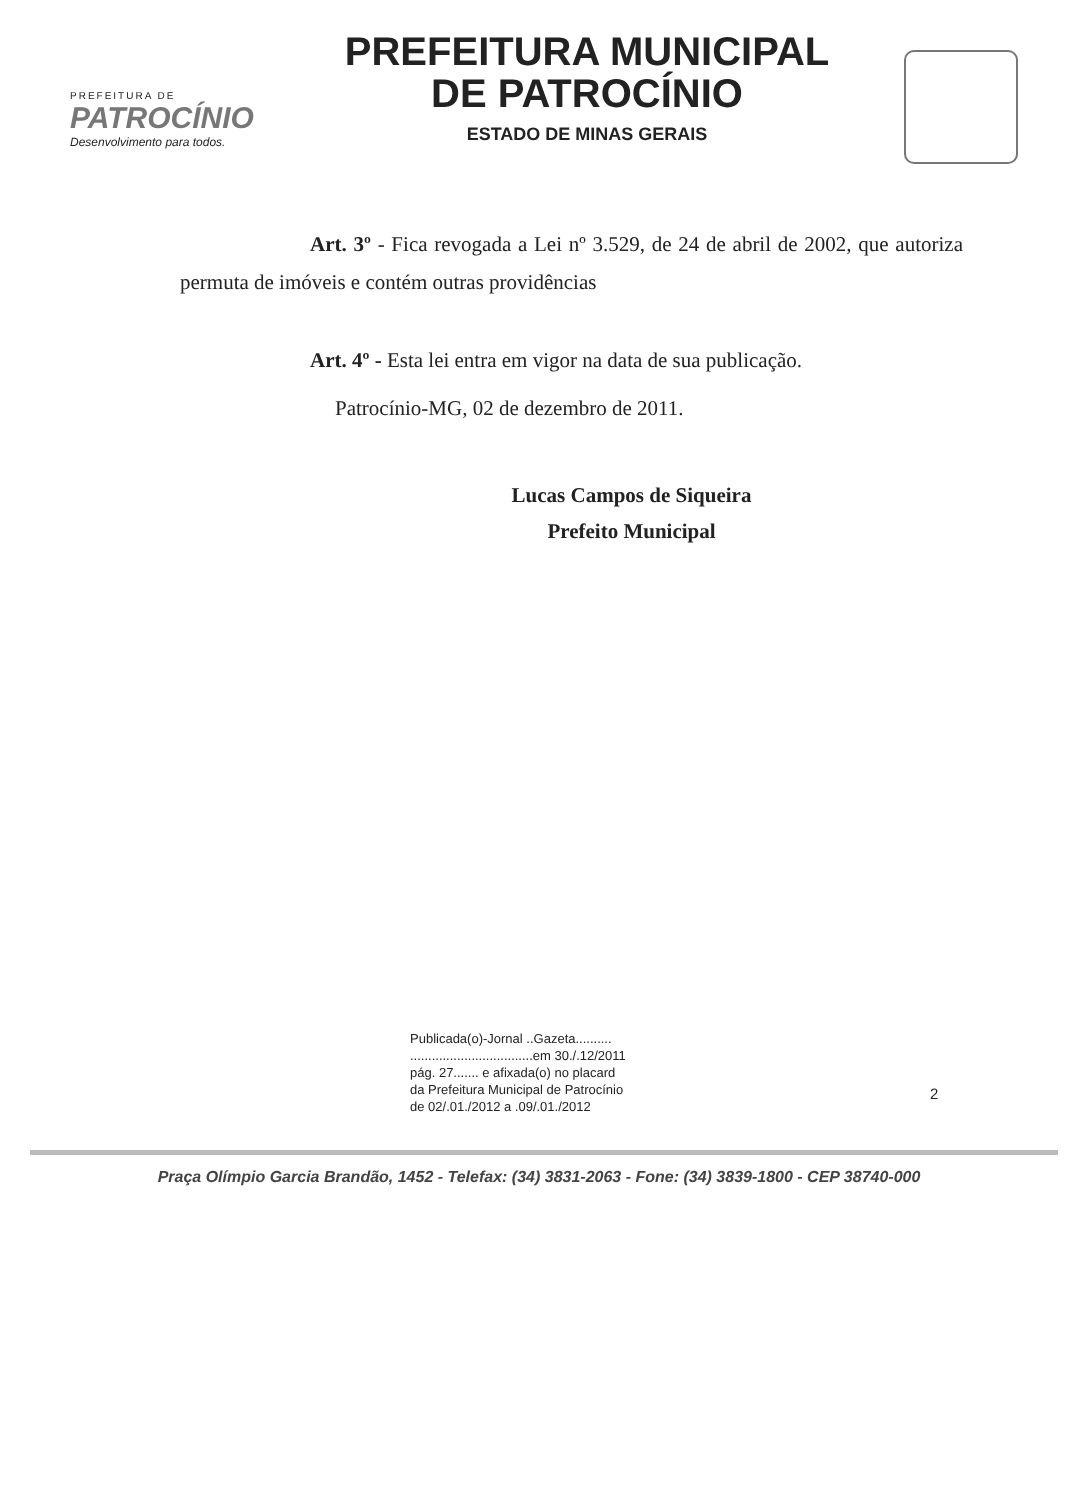PREFEITURA DE
PATROCÍNIO
Desenvolvimento para todos.
PREFEITURA MUNICIPAL
DE PATROCÍNIO
ESTADO DE MINAS GERAIS
Art. 3º - Fica revogada a Lei nº 3.529, de 24 de abril de 2002, que autoriza permuta de imóveis e contém outras providências
Art. 4º - Esta lei entra em vigor na data de sua publicação.
Patrocínio-MG, 02 de dezembro de 2011.
Lucas Campos de Siqueira
Prefeito Municipal
Publicada(o)-Jornal ..Gazeta..........
..................................em 30./.12/2011
pág. 27....... e afixada(o) no placard
da Prefeitura Municipal de Patrocínio
de 02/.01./2012 a .09/.01./2012
2
Praça Olímpio Garcia Brandão, 1452 - Telefax: (34) 3831-2063 - Fone: (34) 3839-1800 - CEP 38740-000